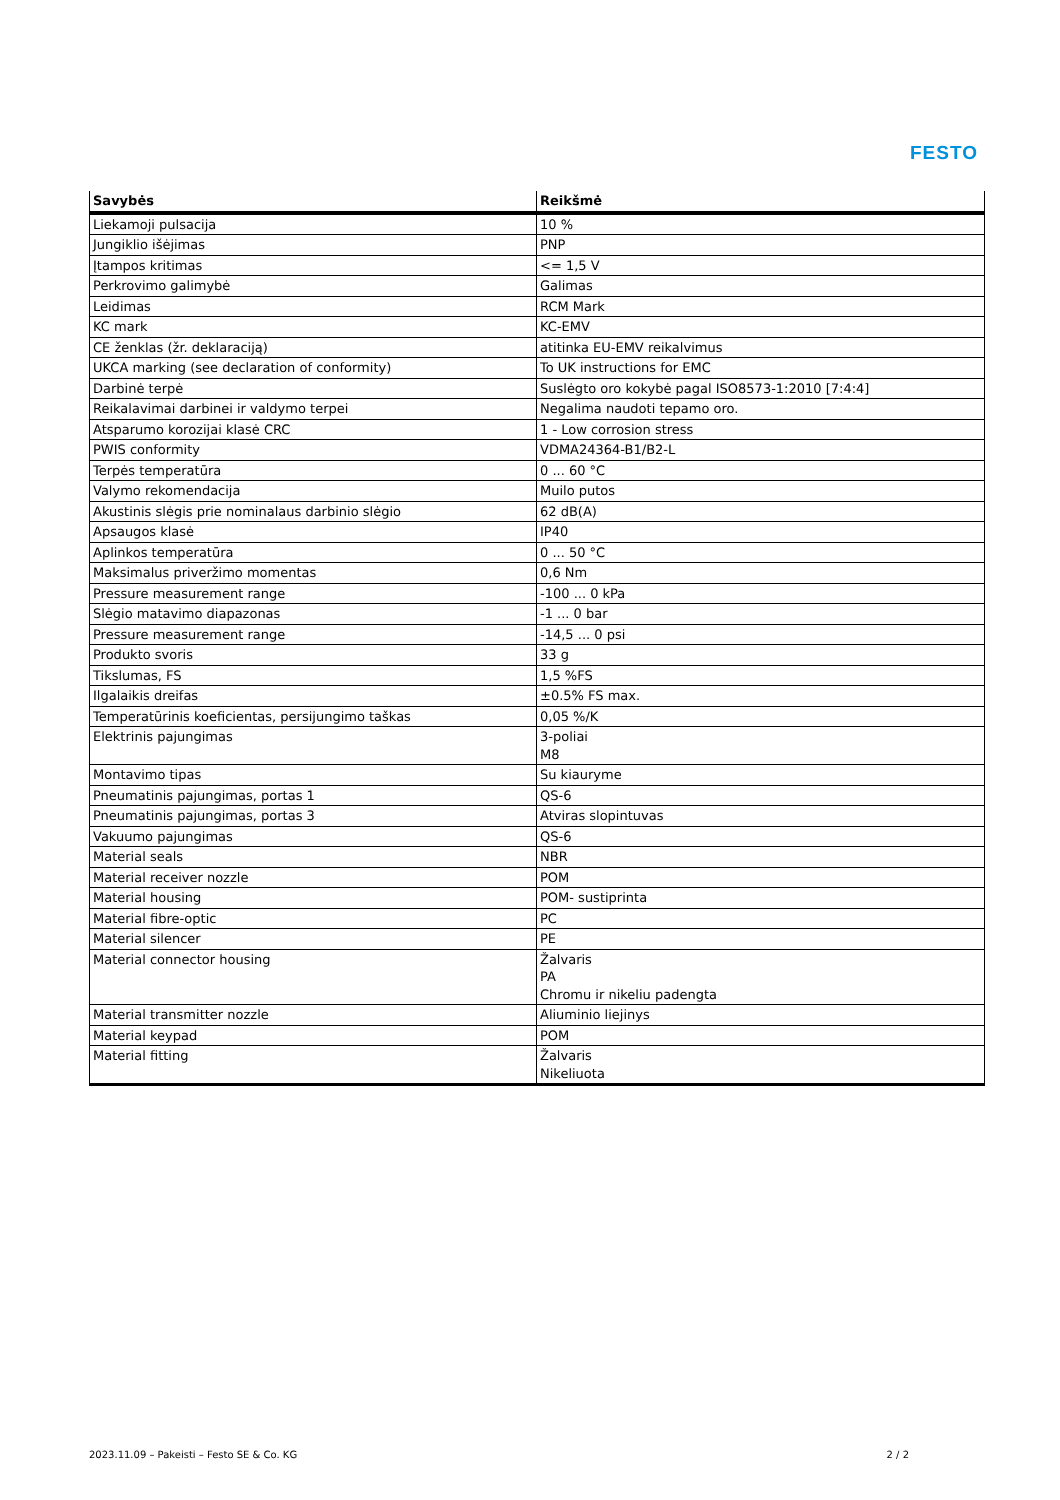FESTO
| Savybės | Reikšmė |
| --- | --- |
| Liekamoji pulsacija | 10 % |
| Jungiklio išėjimas | PNP |
| Įtampos kritimas | <= 1,5 V |
| Perkrovimo galimybė | Galimas |
| Leidimas | RCM Mark |
| KC mark | KC-EMV |
| CE ženklas (žr. deklaraciją) | atitinka EU-EMV reikalvimus |
| UKCA marking (see declaration of conformity) | To UK instructions for EMC |
| Darbinė terpė | Suslėgto oro kokybė pagal ISO8573-1:2010 [7:4:4] |
| Reikalavimai darbinei ir valdymo terpei | Negalima naudoti tepamo oro. |
| Atsparumo korozijai klasė CRC | 1 - Low corrosion stress |
| PWIS conformity | VDMA24364-B1/B2-L |
| Terpės temperatūra | 0 ... 60 °C |
| Valymo rekomendacija | Muilo putos |
| Akustinis slėgis prie nominalaus darbinio slėgio | 62 dB(A) |
| Apsaugos klasė | IP40 |
| Aplinkos temperatūra | 0 ... 50 °C |
| Maksimalus priveržimo momentas | 0,6 Nm |
| Pressure measurement range | -100 ... 0 kPa |
| Slėgio matavimo diapazonas | -1 ... 0 bar |
| Pressure measurement range | -14,5 ... 0 psi |
| Produkto svoris | 33 g |
| Tikslumas, FS | 1,5 %FS |
| Ilgalaikis dreifas | ±0.5% FS max. |
| Temperatūrinis koeficientas, persijungimo taškas | 0,05 %/K |
| Elektrinis pajungimas | 3-poliai M8 |
| Montavimo tipas | Su kiauryme |
| Pneumatinis pajungimas, portas 1 | QS-6 |
| Pneumatinis pajungimas, portas 3 | Atviras slopintuvas |
| Vakuumo pajungimas | QS-6 |
| Material seals | NBR |
| Material receiver nozzle | POM |
| Material housing | POM- sustiprinta |
| Material fibre-optic | PC |
| Material silencer | PE |
| Material connector housing | Žalvaris PA Chromu ir nikeliu padengta |
| Material transmitter nozzle | Aliuminio liejinys |
| Material keypad | POM |
| Material fitting | Žalvaris Nikeliuota |
2023.11.09 – Pakeisti – Festo SE & Co. KG 2 / 2